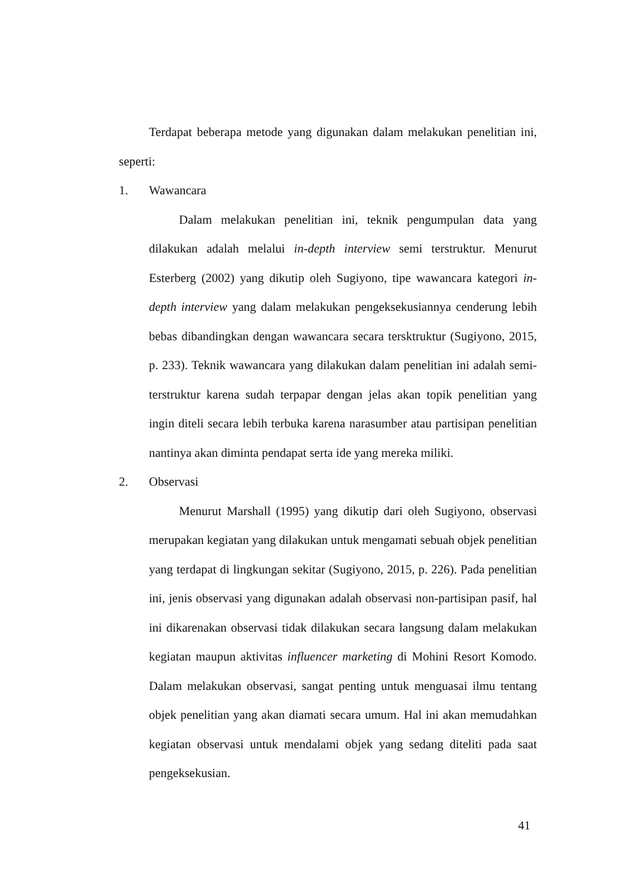Terdapat beberapa metode yang digunakan dalam melakukan penelitian ini, seperti:
1. Wawancara
Dalam melakukan penelitian ini, teknik pengumpulan data yang dilakukan adalah melalui in-depth interview semi terstruktur. Menurut Esterberg (2002) yang dikutip oleh Sugiyono, tipe wawancara kategori in-depth interview yang dalam melakukan pengeksekusiannya cenderung lebih bebas dibandingkan dengan wawancara secara tersktruktur (Sugiyono, 2015, p. 233). Teknik wawancara yang dilakukan dalam penelitian ini adalah semi-terstruktur karena sudah terpapar dengan jelas akan topik penelitian yang ingin diteli secara lebih terbuka karena narasumber atau partisipan penelitian nantinya akan diminta pendapat serta ide yang mereka miliki.
2. Observasi
Menurut Marshall (1995) yang dikutip dari oleh Sugiyono, observasi merupakan kegiatan yang dilakukan untuk mengamati sebuah objek penelitian yang terdapat di lingkungan sekitar (Sugiyono, 2015, p. 226). Pada penelitian ini, jenis observasi yang digunakan adalah observasi non-partisipan pasif, hal ini dikarenakan observasi tidak dilakukan secara langsung dalam melakukan kegiatan maupun aktivitas influencer marketing di Mohini Resort Komodo. Dalam melakukan observasi, sangat penting untuk menguasai ilmu tentang objek penelitian yang akan diamati secara umum. Hal ini akan memudahkan kegiatan observasi untuk mendalami objek yang sedang diteliti pada saat pengeksekusian.
41